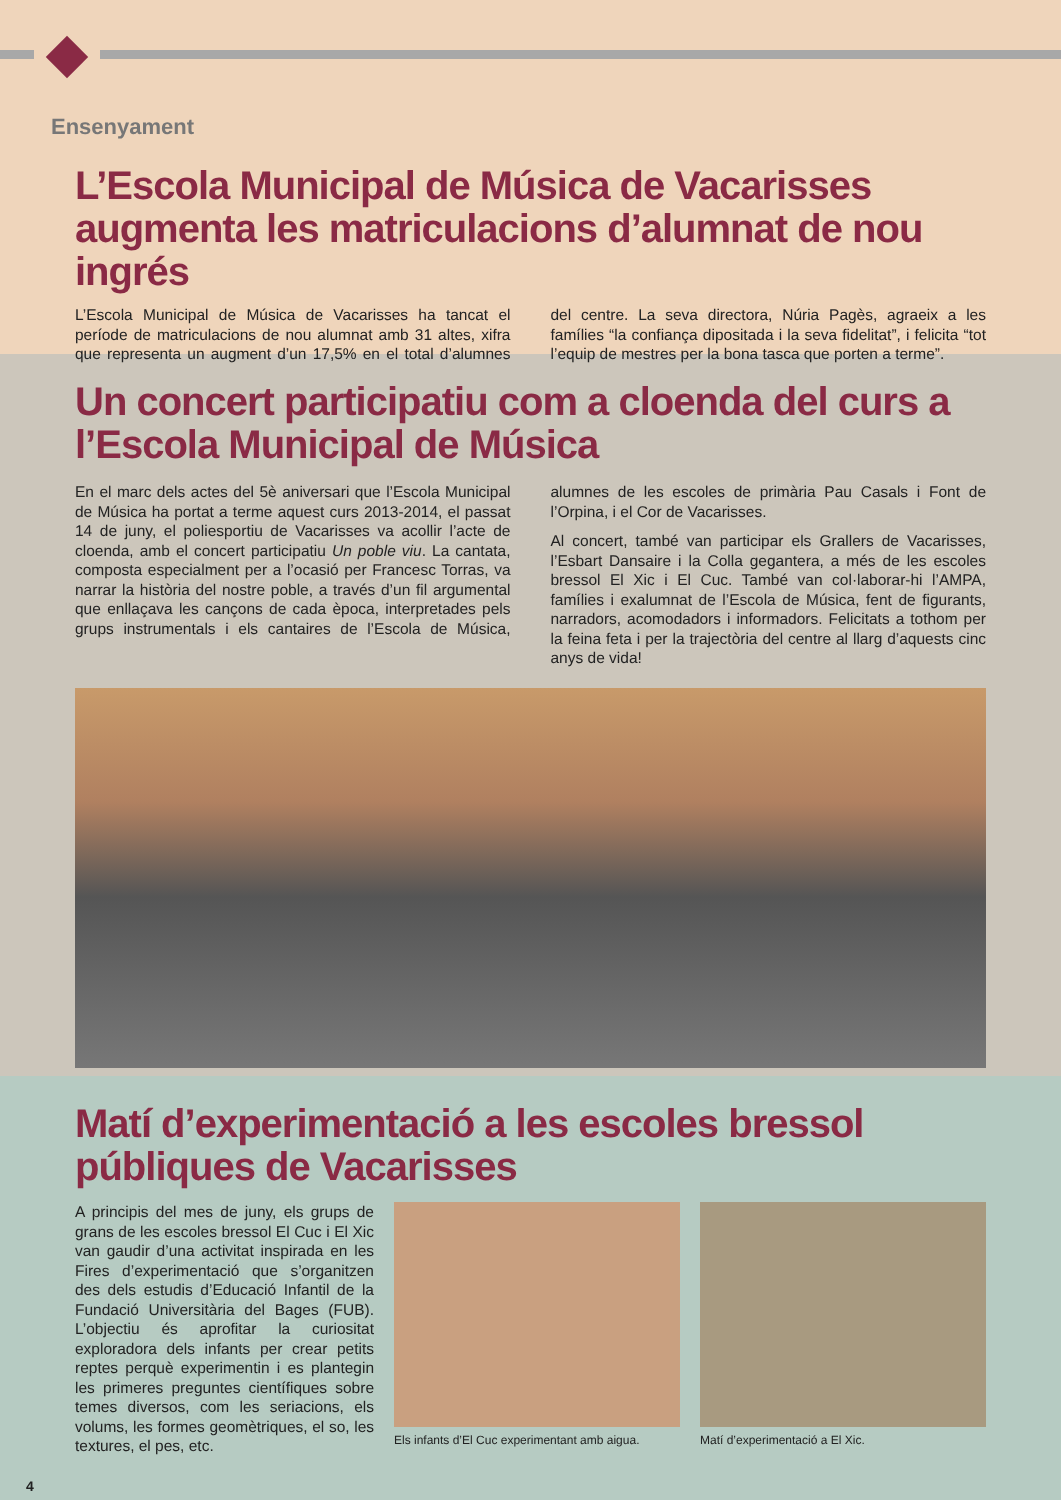Ensenyament
L’Escola Municipal de Música de Vacarisses augmenta les matriculacions d’alumnat de nou ingrés
L’Escola Municipal de Música de Vacarisses ha tancat el període de matriculacions de nou alumnat amb 31 altes, xifra que representa un augment d’un 17,5% en el total d’alumnes del centre. La seva directora, Núria Pagès, agraeix a les famílies “la confiança dipositada i la seva fidelitat”, i felicita “tot l’equip de mestres per la bona tasca que porten a terme”.
Un concert participatiu com a cloenda del curs a l’Escola Municipal de Música
En el marc dels actes del 5è aniversari que l’Escola Municipal de Música ha portat a terme aquest curs 2013-2014, el passat 14 de juny, el poliesportiu de Vacarisses va acollir l’acte de cloenda, amb el concert participatiu Un poble viu. La cantata, composta especialment per a l’ocasió per Francesc Torras, va narrar la història del nostre poble, a través d’un fil argumental que enllaçava les cançons de cada època, interpretades pels grups instrumentals i els cantaires de l’Escola de Música, alumnes de les escoles de primària Pau Casals i Font de l’Orpina, i el Cor de Vacarisses.
Al concert, també van participar els Grallers de Vacarisses, l’Esbart Dansaire i la Colla gegantera, a més de les escoles bressol El Xic i El Cuc. També van col·laborar-hi l’AMPA, famílies i exalumnat de l’Escola de Música, fent de figurants, narradors, acomodadors i informadors. Felicitats a tothom per la feina feta i per la trajectòria del centre al llarg d’aquests cinc anys de vida!
Matí d’experimentació a les escoles bressol públiques de Vacarisses
A principis del mes de juny, els grups de grans de les escoles bressol El Cuc i El Xic van gaudir d’una activitat inspirada en les Fires d’experimentació que s’organitzen des dels estudis d’Educació Infantil de la Fundació Universitària del Bages (FUB). L’objectiu és aprofitar la curiositat exploradora dels infants per crear petits reptes perquè experimentin i es plantegin les primeres preguntes científiques sobre temes diversos, com les seriacions, els volums, les formes geomètriques, el so, les textures, el pes, etc.
Els infants d’El Cuc experimentant amb aigua.
Matí d’experimentació a El Xic.
4